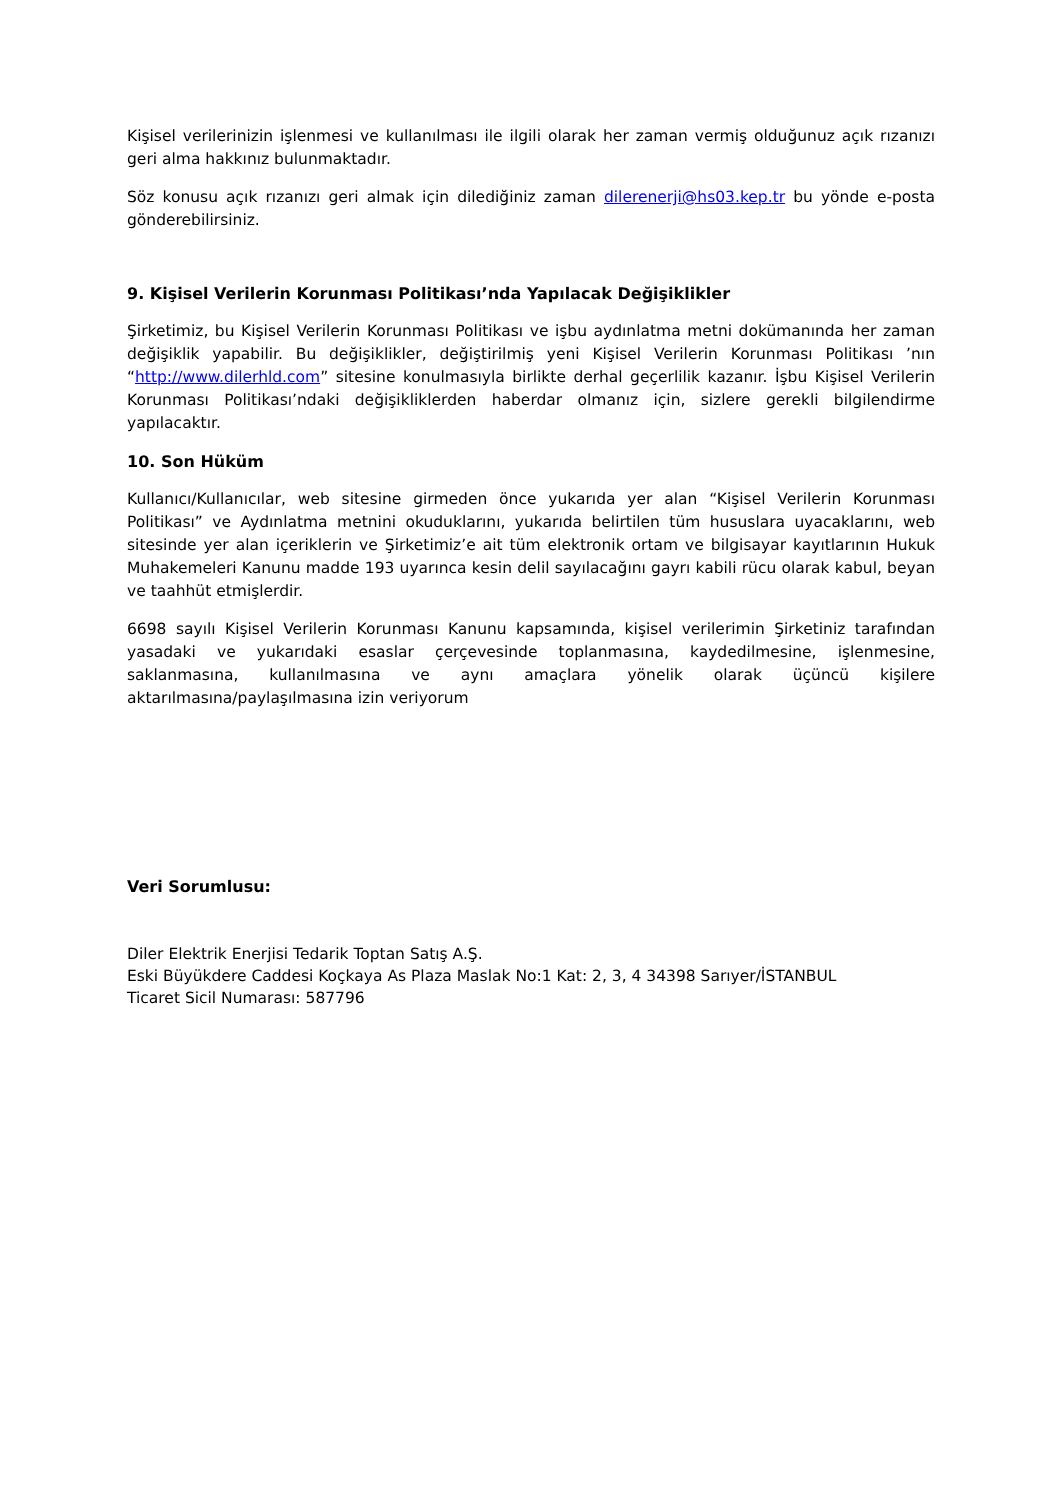Kişisel verilerinizin işlenmesi ve kullanılması ile ilgili olarak her zaman vermiş olduğunuz açık rızanızı geri alma hakkınız bulunmaktadır.
Söz konusu açık rızanızı geri almak için dilediğiniz zaman dilerenerji@hs03.kep.tr bu yönde e-posta gönderebilirsiniz.
9. Kişisel Verilerin Korunması Politikası’nda Yapılacak Değişiklikler
Şirketimiz, bu Kişisel Verilerin Korunması Politikası ve işbu aydınlatma metni dokümanında her zaman değişiklik yapabilir. Bu değişiklikler, değiştirilmiş yeni Kişisel Verilerin Korunması Politikası ’nın “http://www.dilerhld.com” sitesine konulmasıyla birlikte derhal geçerlilik kazanır. İşbu Kişisel Verilerin Korunması Politikası’ndaki değişikliklerden haberdar olmanız için, sizlere gerekli bilgilendirme yapılacaktır.
10. Son Hüküm
Kullanıcı/Kullanıcılar, web sitesine girmeden önce yukarıda yer alan “Kişisel Verilerin Korunması Politikası” ve Aydınlatma metnini okuduklarını, yukarıda belirtilen tüm hususlara uyacaklarını, web sitesinde yer alan içeriklerin ve Şirketimiz’e ait tüm elektronik ortam ve bilgisayar kayıtlarının Hukuk Muhakemeleri Kanunu madde 193 uyarınca kesin delil sayılacağını gayrı kabili rücu olarak kabul, beyan ve taahhüt etmişlerdir.
6698 sayılı Kişisel Verilerin Korunması Kanunu kapsamında, kişisel verilerimin Şirketiniz tarafından yasadaki ve yukarıdaki esaslar çerçevesinde toplanmasına, kaydedilmesine, işlenmesine, saklanmasına, kullanılmasına ve aynı amaçlara yönelik olarak üçüncü kişilere aktarılmasına/paylaşılmasına izin veriyorum
Veri Sorumlusu:
Diler Elektrik Enerjisi Tedarik Toptan Satış A.Ş.
Eski Büyükdere Caddesi Koçkaya As Plaza Maslak No:1 Kat: 2, 3, 4 34398 Sarıyer/İSTANBUL
Ticaret Sicil Numarası: 587796